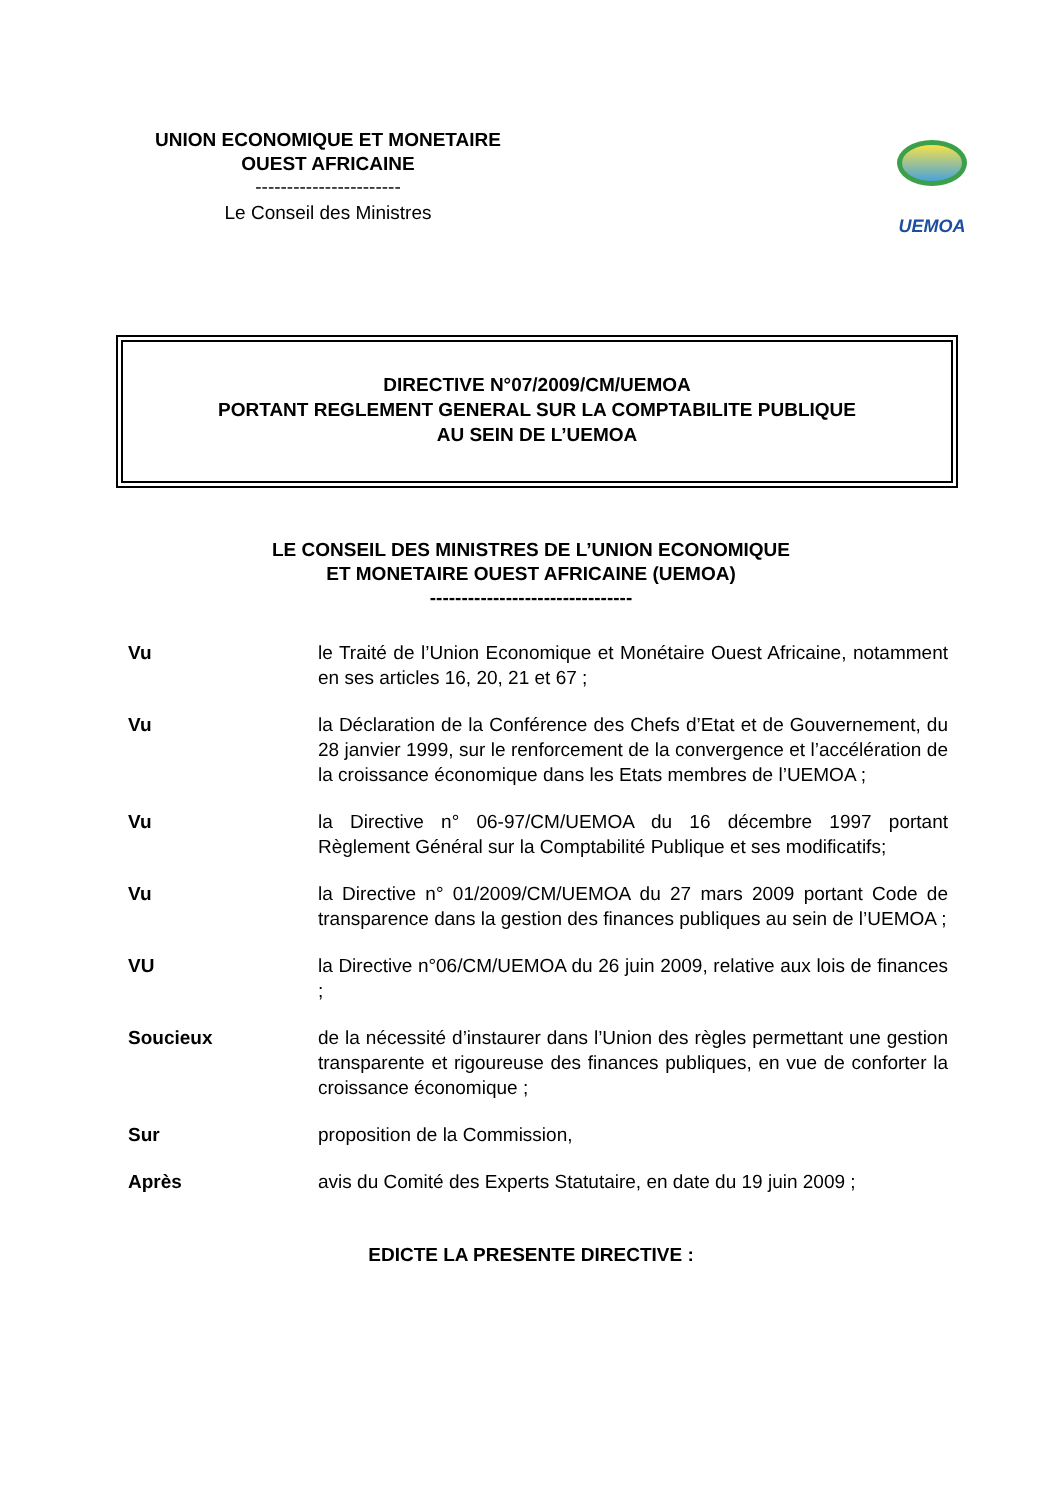UNION ECONOMIQUE ET MONETAIRE
OUEST AFRICAINE
-----------------------
Le Conseil des Ministres
UEMOA
DIRECTIVE N°07/2009/CM/UEMOA
PORTANT REGLEMENT GENERAL SUR LA COMPTABILITE PUBLIQUE
AU SEIN DE L’UEMOA
LE CONSEIL DES MINISTRES DE L’UNION ECONOMIQUE
ET MONETAIRE OUEST AFRICAINE (UEMOA)
--------------------------------
Vu le Traité de l’Union Economique et Monétaire Ouest Africaine, notamment en ses articles 16, 20, 21 et 67 ;
Vu la Déclaration de la Conférence des Chefs d’Etat et de Gouvernement, du 28 janvier 1999, sur le renforcement de la convergence et l’accélération de la croissance économique dans les Etats membres de l’UEMOA ;
Vu la Directive n° 06-97/CM/UEMOA du 16 décembre 1997 portant Règlement Général sur la Comptabilité Publique et ses modificatifs;
Vu la Directive n° 01/2009/CM/UEMOA du 27 mars 2009 portant Code de transparence dans la gestion des finances publiques au sein de l’UEMOA ;
VU la Directive n°06/CM/UEMOA du 26 juin 2009, relative aux lois de finances ;
Soucieux de la nécessité d’instaurer dans l’Union des règles permettant une gestion transparente et rigoureuse des finances publiques, en vue de conforter la croissance économique ;
Sur proposition de la Commission,
Après avis du Comité des Experts Statutaire, en date du 19 juin 2009 ;
EDICTE LA PRESENTE DIRECTIVE :